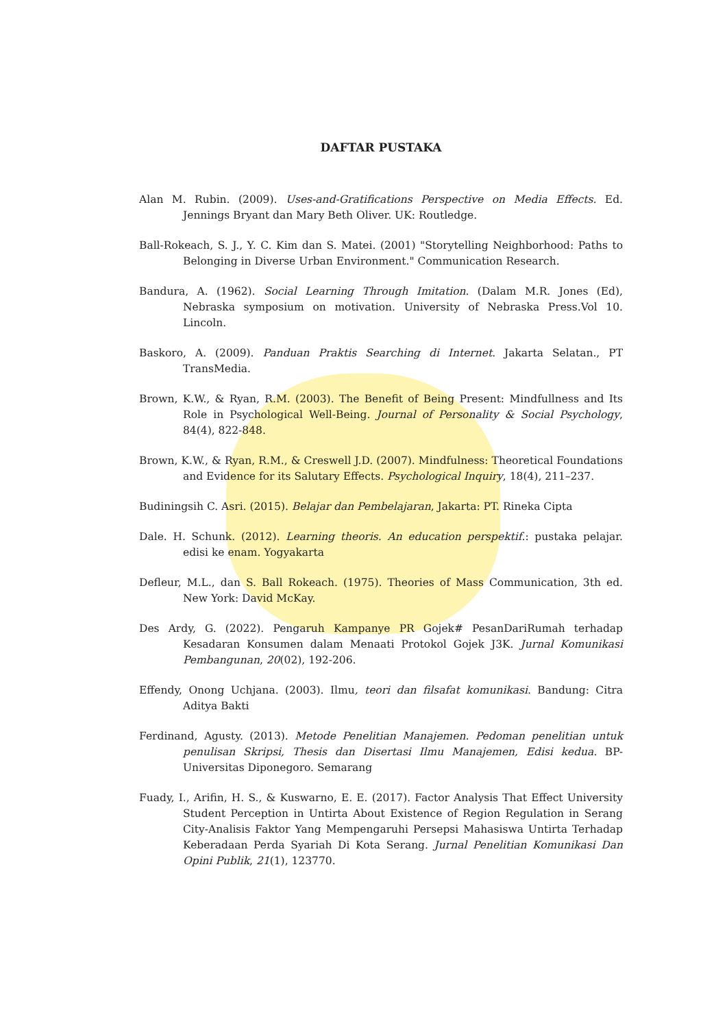DAFTAR PUSTAKA
Alan M. Rubin. (2009). Uses-and-Gratifications Perspective on Media Effects. Ed. Jennings Bryant dan Mary Beth Oliver. UK: Routledge.
Ball-Rokeach, S. J., Y. C. Kim dan S. Matei. (2001) "Storytelling Neighborhood: Paths to Belonging in Diverse Urban Environment." Communication Research.
Bandura, A. (1962). Social Learning Through Imitation. (Dalam M.R. Jones (Ed), Nebraska symposium on motivation. University of Nebraska Press.Vol 10. Lincoln.
Baskoro, A. (2009). Panduan Praktis Searching di Internet. Jakarta Selatan., PT TransMedia.
Brown, K.W., & Ryan, R.M. (2003). The Benefit of Being Present: Mindfullness and Its Role in Psychological Well-Being. Journal of Personality & Social Psychology, 84(4), 822-848.
Brown, K.W., & Ryan, R.M., & Creswell J.D. (2007). Mindfulness: Theoretical Foundations and Evidence for its Salutary Effects. Psychological Inquiry, 18(4), 211–237.
Budiningsih C. Asri. (2015). Belajar dan Pembelajaran, Jakarta: PT. Rineka Cipta
Dale. H. Schunk. (2012). Learning theoris. An education perspektif.: pustaka pelajar. edisi ke enam. Yogyakarta
Defleur, M.L., dan S. Ball Rokeach. (1975). Theories of Mass Communication, 3th ed. New York: David McKay.
Des Ardy, G. (2022). Pengaruh Kampanye PR Gojek# PesanDariRumah terhadap Kesadaran Konsumen dalam Menaati Protokol Gojek J3K. Jurnal Komunikasi Pembangunan, 20(02), 192-206.
Effendy, Onong Uchjana. (2003). Ilmu, teori dan filsafat komunikasi. Bandung: Citra Aditya Bakti
Ferdinand, Agusty. (2013). Metode Penelitian Manajemen. Pedoman penelitian untuk penulisan Skripsi, Thesis dan Disertasi Ilmu Manajemen, Edisi kedua. BP-Universitas Diponegoro. Semarang
Fuady, I., Arifin, H. S., & Kuswarno, E. E. (2017). Factor Analysis That Effect University Student Perception in Untirta About Existence of Region Regulation in Serang City-Analisis Faktor Yang Mempengaruhi Persepsi Mahasiswa Untirta Terhadap Keberadaan Perda Syariah Di Kota Serang. Jurnal Penelitian Komunikasi Dan Opini Publik, 21(1), 123770.